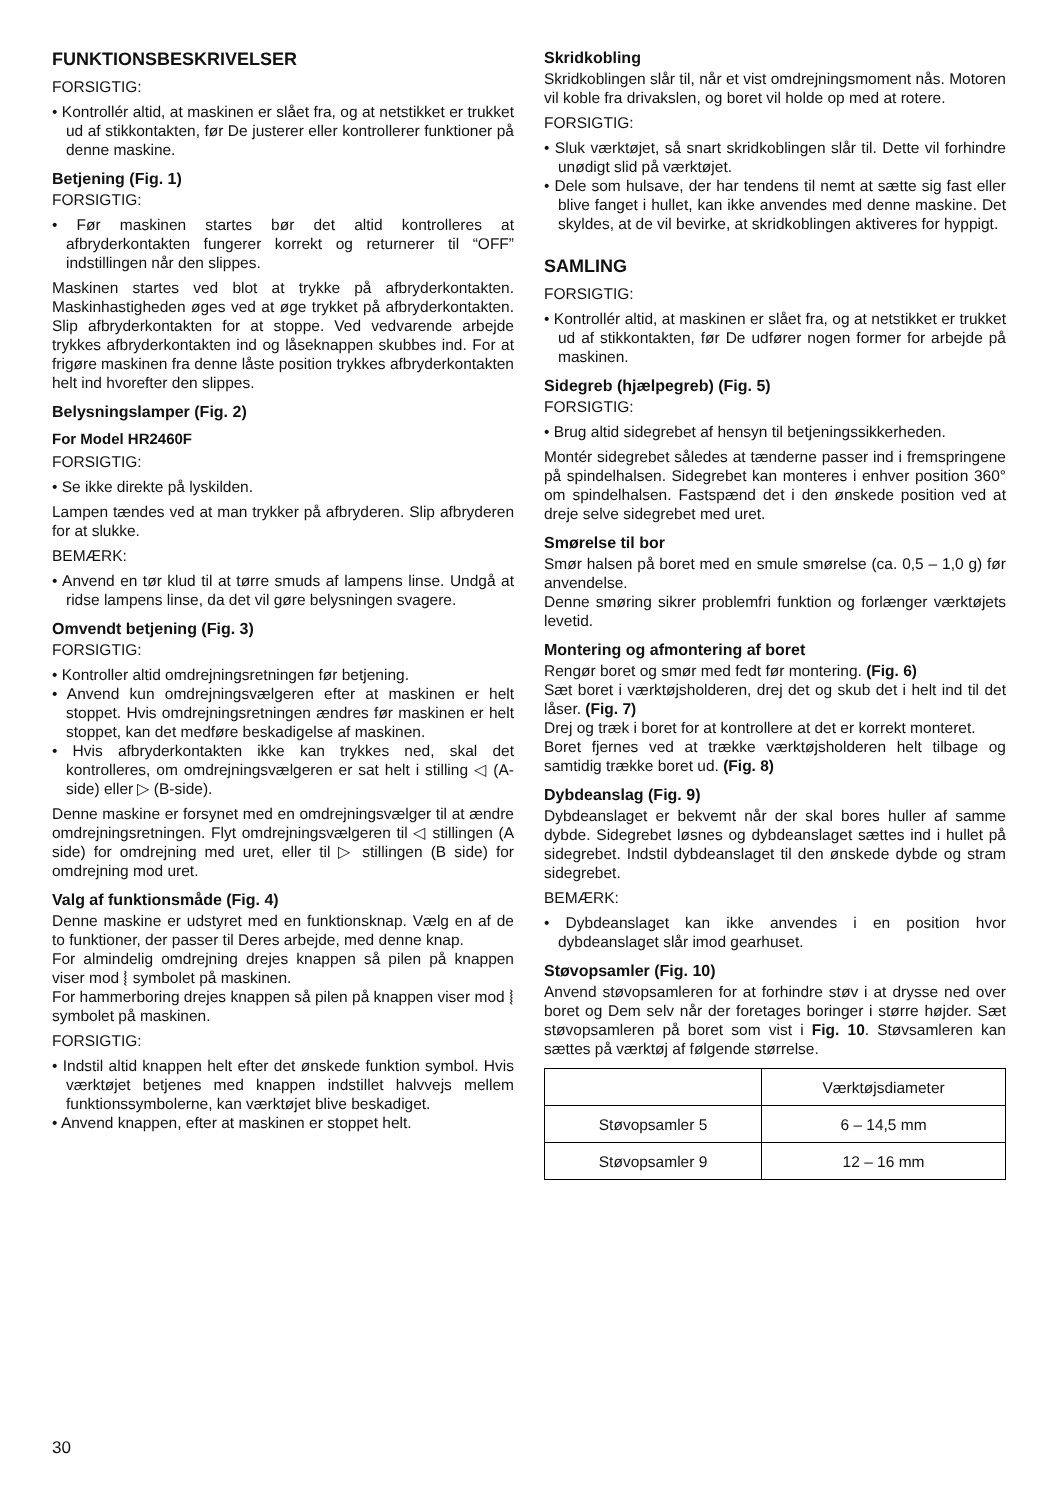FUNKTIONSBESKRIVELSER
FORSIGTIG:
• Kontrollér altid, at maskinen er slået fra, og at netstikket er trukket ud af stikkontakten, før De justerer eller kontrollerer funktioner på denne maskine.
Betjening (Fig. 1)
FORSIGTIG:
• Før maskinen startes bør det altid kontrolleres at afbryderkontakten fungerer korrekt og returnerer til “OFF” indstillingen når den slippes.
Maskinen startes ved blot at trykke på afbryderkontakten. Maskinhastigheden øges ved at øge trykket på afbryderkontakten. Slip afbryderkontakten for at stoppe. Ved vedvarende arbejde trykkes afbryderkontakten ind og låseknappen skubbes ind. For at frigøre maskinen fra denne låste position trykkes afbryderkontakten helt ind hvorefter den slippes.
Belysningslamper (Fig. 2)
For Model HR2460F
FORSIGTIG:
• Se ikke direkte på lyskilden.
Lampen tændes ved at man trykker på afbryderen. Slip afbryderen for at slukke.
BEMÆRK:
• Anvend en tør klud til at tørre smuds af lampens linse. Undgå at ridse lampens linse, da det vil gøre belysningen svagere.
Omvendt betjening (Fig. 3)
FORSIGTIG:
• Kontroller altid omdrejningsretningen før betjening.
• Anvend kun omdrejningsvælgeren efter at maskinen er helt stoppet. Hvis omdrejningsretningen ændres før maskinen er helt stoppet, kan det medføre beskadigelse af maskinen.
• Hvis afbryderkontakten ikke kan trykkes ned, skal det kontrolleres, om omdrejningsvælgeren er sat helt i stilling ◁ (A-side) eller ▷ (B-side).
Denne maskine er forsynet med en omdrejningsvælger til at ændre omdrejningsretningen. Flyt omdrejningsvælgeren til ◁ stillingen (A side) for omdrejning med uret, eller til ▷ stillingen (B side) for omdrejning mod uret.
Valg af funktionsmåde (Fig. 4)
Denne maskine er udstyret med en funktionsknap. Vælg en af de to funktioner, der passer til Deres arbejde, med denne knap.
For almindelig omdrejning drejes knappen så pilen på knappen viser mod ⦚ symbolet på maskinen.
For hammerboring drejes knappen så pilen på knappen viser mod ⦚ symbolet på maskinen.
FORSIGTIG:
• Indstil altid knappen helt efter det ønskede funktion symbol. Hvis værktøjet betjenes med knappen indstillet halvvejs mellem funktionssymbolerne, kan værktøjet blive beskadiget.
• Anvend knappen, efter at maskinen er stoppet helt.
Skridkobling
Skridkoblingen slår til, når et vist omdrejningsmoment nås. Motoren vil koble fra drivakslen, og boret vil holde op med at rotere.
FORSIGTIG:
• Sluk værktøjet, så snart skridkoblingen slår til. Dette vil forhindre unødigt slid på værktøjet.
• Dele som hulsave, der har tendens til nemt at sætte sig fast eller blive fanget i hullet, kan ikke anvendes med denne maskine. Det skyldes, at de vil bevirke, at skridkoblingen aktiveres for hyppigt.
SAMLING
FORSIGTIG:
• Kontrollér altid, at maskinen er slået fra, og at netstikket er trukket ud af stikkontakten, før De udfører nogen former for arbejde på maskinen.
Sidegreb (hjælpegreb) (Fig. 5)
FORSIGTIG:
• Brug altid sidegrebet af hensyn til betjeningssikkerheden.
Montér sidegrebet således at tænderne passer ind i fremspringene på spindelhalsen. Sidegrebet kan monteres i enhver position 360° om spindelhalsen. Fastspænd det i den ønskede position ved at dreje selve sidegrebet med uret.
Smørelse til bor
Smør halsen på boret med en smule smørelse (ca. 0,5 – 1,0 g) før anvendelse.
Denne smøring sikrer problemfri funktion og forlænger værktøjets levetid.
Montering og afmontering af boret
Rengør boret og smør med fedt før montering. (Fig. 6)
Sæt boret i værktøjsholderen, drej det og skub det i helt ind til det låser. (Fig. 7)
Drej og træk i boret for at kontrollere at det er korrekt monteret.
Boret fjernes ved at trække værktøjsholderen helt tilbage og samtidig trække boret ud. (Fig. 8)
Dybdeanslag (Fig. 9)
Dybdeanslaget er bekvemt når der skal bores huller af samme dybde. Sidegrebet løsnes og dybdeanslaget sættes ind i hullet på sidegrebet. Indstil dybdeanslaget til den ønskede dybde og stram sidegrebet.
BEMÆRK:
• Dybdeanslaget kan ikke anvendes i en position hvor dybdeanslaget slår imod gearhuset.
Støvopsamler (Fig. 10)
Anvend støvopsamleren for at forhindre støv i at drysse ned over boret og Dem selv når der foretages boringer i større højder. Sæt støvopsamleren på boret som vist i Fig. 10. Støvsamleren kan sættes på værktøj af følgende størrelse.
| | Værktøjsdiameter |
| Støvopsamler 5 | 6 – 14,5 mm |
| Støvopsamler 9 | 12 – 16 mm |
30